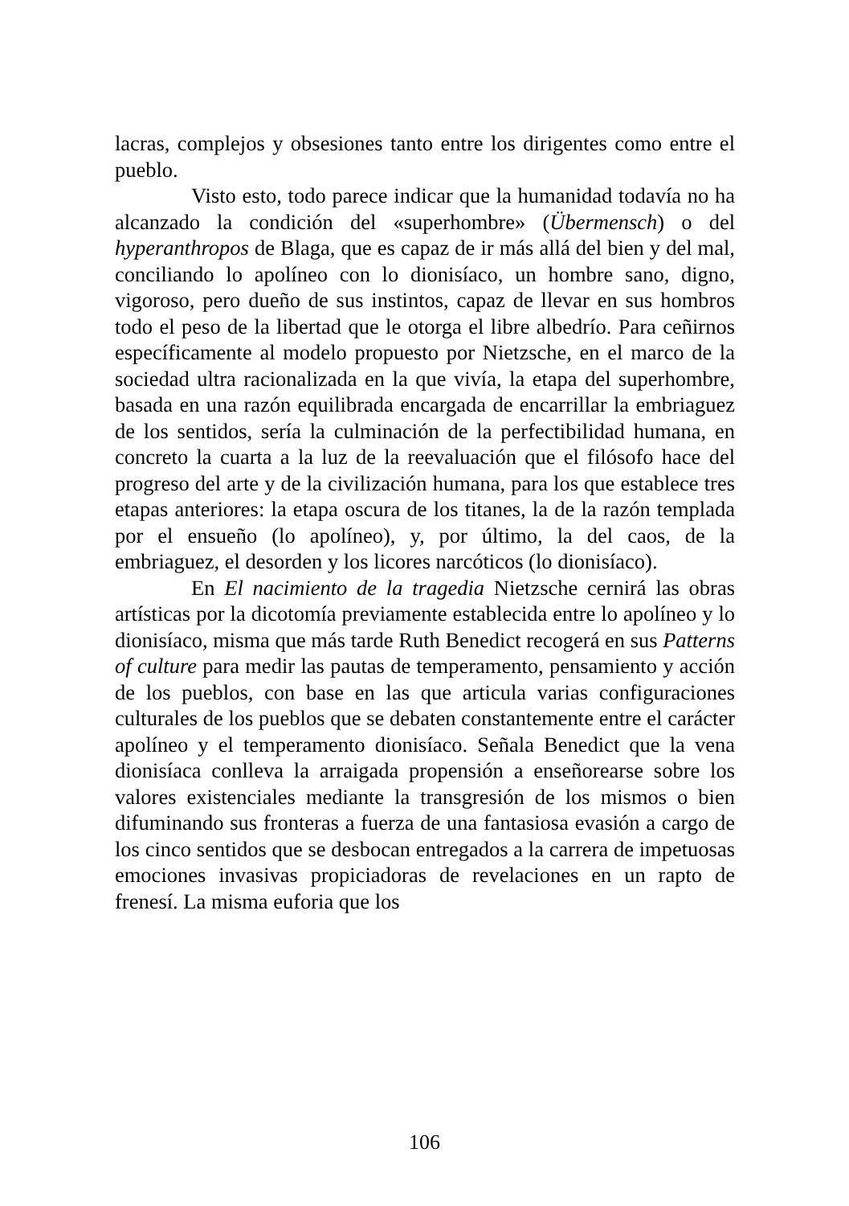lacras, complejos y obsesiones tanto entre los dirigentes como entre el pueblo.
Visto esto, todo parece indicar que la humanidad todavía no ha alcanzado la condición del «superhombre» (Übermensch) o del hyperanthropos de Blaga, que es capaz de ir más allá del bien y del mal, conciliando lo apolíneo con lo dionisíaco, un hombre sano, digno, vigoroso, pero dueño de sus instintos, capaz de llevar en sus hombros todo el peso de la libertad que le otorga el libre albedrío. Para ceñirnos específicamente al modelo propuesto por Nietzsche, en el marco de la sociedad ultra racionalizada en la que vivía, la etapa del superhombre, basada en una razón equilibrada encargada de encarrillar la embriaguez de los sentidos, sería la culminación de la perfectibilidad humana, en concreto la cuarta a la luz de la reevaluación que el filósofo hace del progreso del arte y de la civilización humana, para los que establece tres etapas anteriores: la etapa oscura de los titanes, la de la razón templada por el ensueño (lo apolíneo), y, por último, la del caos, de la embriaguez, el desorden y los licores narcóticos (lo dionisíaco).
En El nacimiento de la tragedia Nietzsche cernirá las obras artísticas por la dicotomía previamente establecida entre lo apolíneo y lo dionisíaco, misma que más tarde Ruth Benedict recogerá en sus Patterns of culture para medir las pautas de temperamento, pensamiento y acción de los pueblos, con base en las que articula varias configuraciones culturales de los pueblos que se debaten constantemente entre el carácter apolíneo y el temperamento dionisíaco. Señala Benedict que la vena dionisíaca conlleva la arraigada propensión a enseñorearse sobre los valores existenciales mediante la transgresión de los mismos o bien difuminando sus fronteras a fuerza de una fantasiosa evasión a cargo de los cinco sentidos que se desbocan entregados a la carrera de impetuosas emociones invasivas propiciadoras de revelaciones en un rapto de frenesí. La misma euforia que los
106